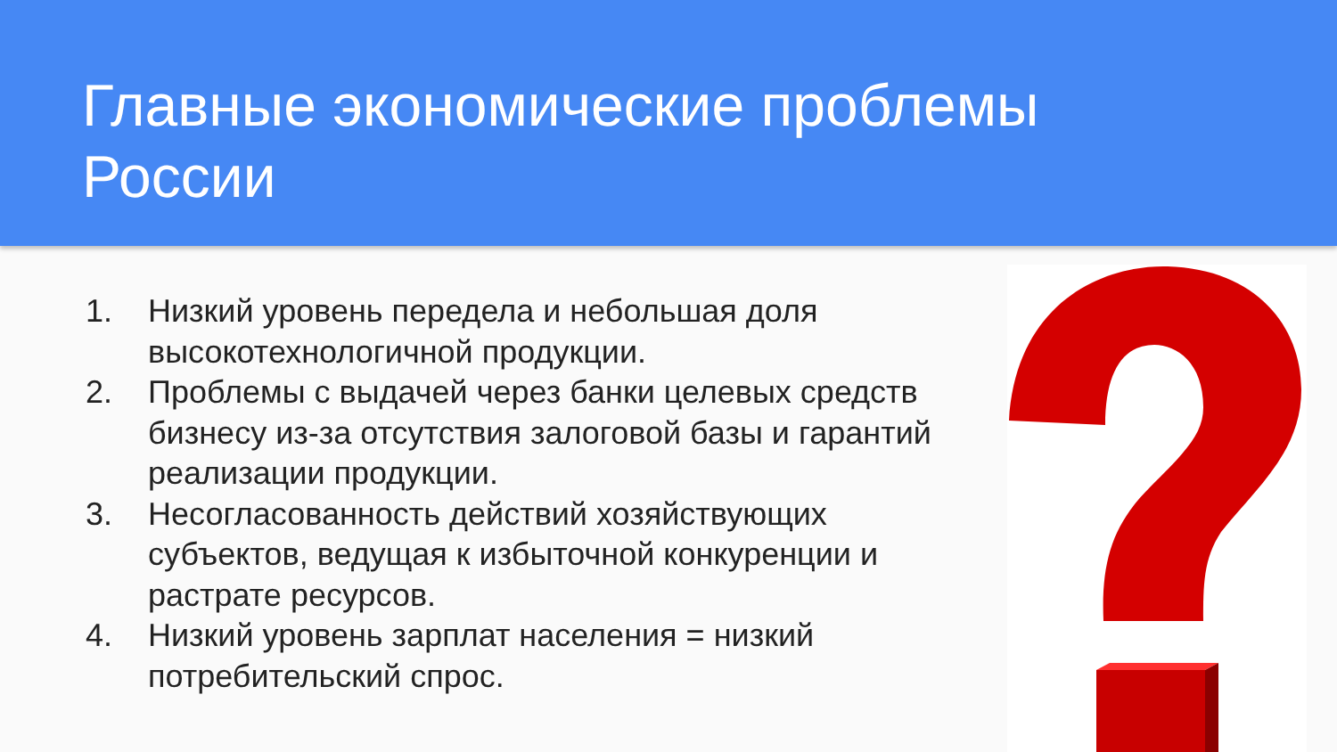Главные экономические проблемы
России
1. Низкий уровень передела и небольшая доля высокотехнологичной продукции.
2. Проблемы с выдачей через банки целевых средств бизнесу из-за отсутствия залоговой базы и гарантий реализации продукции.
3. Несогласованность действий хозяйствующих субъектов, ведущая к избыточной конкуренции и растрате ресурсов.
4. Низкий уровень зарплат населения = низкий потребительский спрос.